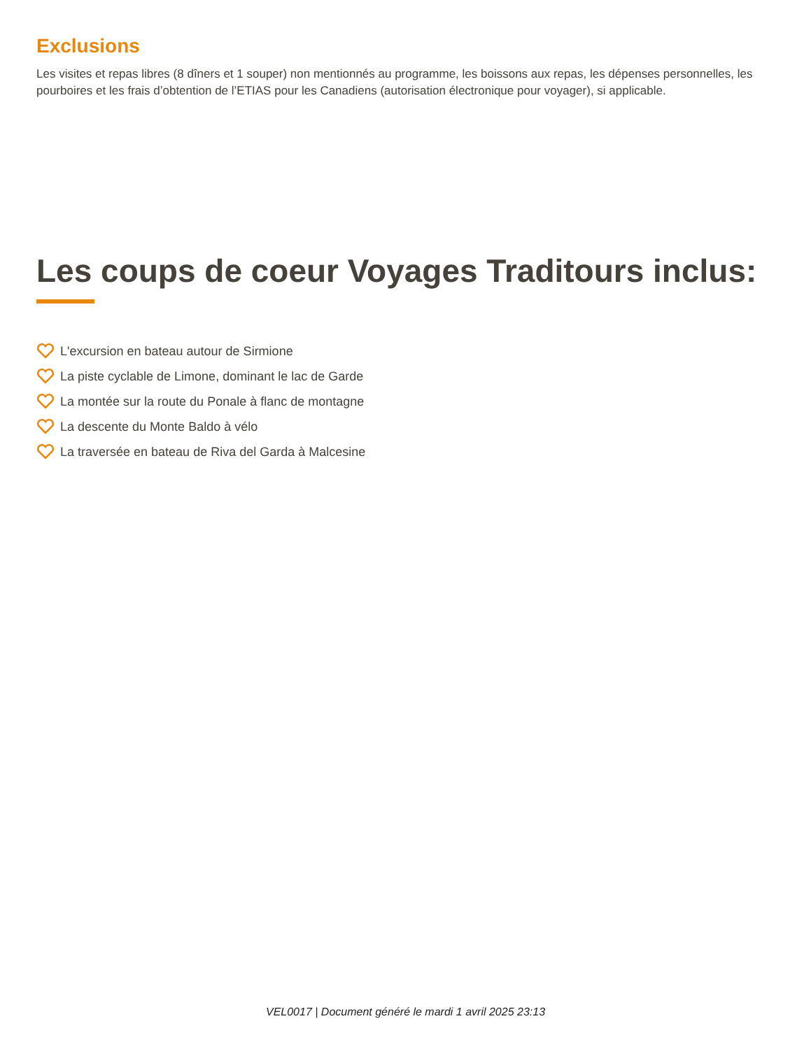Exclusions
Les visites et repas libres (8 dîners et 1 souper) non mentionnés au programme, les boissons aux repas, les dépenses personnelles, les pourboires et les frais d’obtention de l’ETIAS pour les Canadiens (autorisation électronique pour voyager), si applicable.
Les coups de coeur Voyages Traditours inclus:
L'excursion en bateau autour de Sirmione
La piste cyclable de Limone, dominant le lac de Garde
La montée sur la route du Ponale à flanc de montagne
La descente du Monte Baldo à vélo
La traversée en bateau de Riva del Garda à Malcesine
VEL0017 | Document généré le mardi 1 avril 2025 23:13